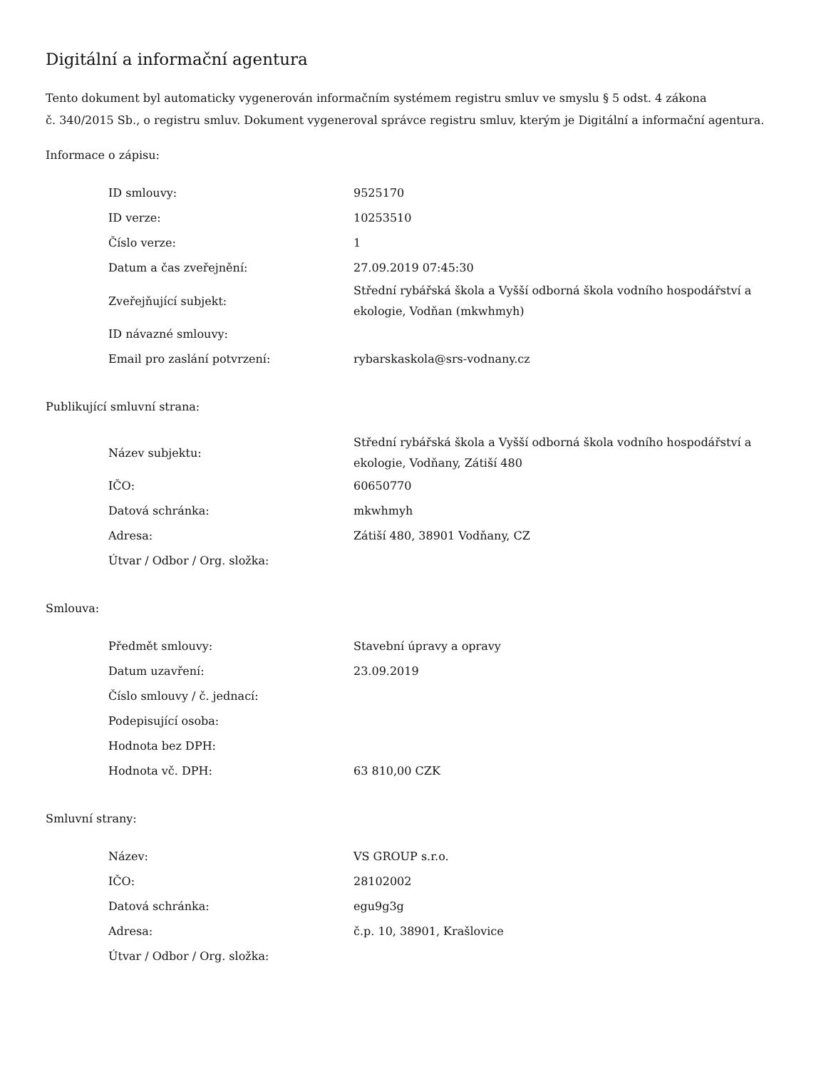Digitální a informační agentura
Tento dokument byl automaticky vygenerován informačním systémem registru smluv ve smyslu § 5 odst. 4 zákona
č. 340/2015 Sb., o registru smluv. Dokument vygeneroval správce registru smluv, kterým je Digitální a informační agentura.
Informace o zápisu:
| ID smlouvy: | 9525170 |
| ID verze: | 10253510 |
| Číslo verze: | 1 |
| Datum a čas zveřejnění: | 27.09.2019 07:45:30 |
| Zveřejňující subjekt: | Střední rybářská škola a Vyšší odborná škola vodního hospodářství a ekologie, Vodňan (mkwhmyh) |
| ID návazné smlouvy: | |
| Email pro zaslání potvrzení: | rybarskaskola@srs-vodnany.cz |
Publikující smluvní strana:
| Název subjektu: | Střední rybářská škola a Vyšší odborná škola vodního hospodářství a ekologie, Vodňany, Zátiší 480 |
| IČO: | 60650770 |
| Datová schránka: | mkwhmyh |
| Adresa: | Zátiší 480, 38901 Vodňany, CZ |
| Útvar / Odbor / Org. složka: | |
Smlouva:
| Předmět smlouvy: | Stavební úpravy a opravy |
| Datum uzavření: | 23.09.2019 |
| Číslo smlouvy / č. jednací: | |
| Podepisující osoba: | |
| Hodnota bez DPH: | |
| Hodnota vč. DPH: | 63 810,00 CZK |
Smluvní strany:
| Název: | VS GROUP s.r.o. |
| IČO: | 28102002 |
| Datová schránka: | egu9g3g |
| Adresa: | č.p. 10, 38901, Krašlovice |
| Útvar / Odbor / Org. složka: | |